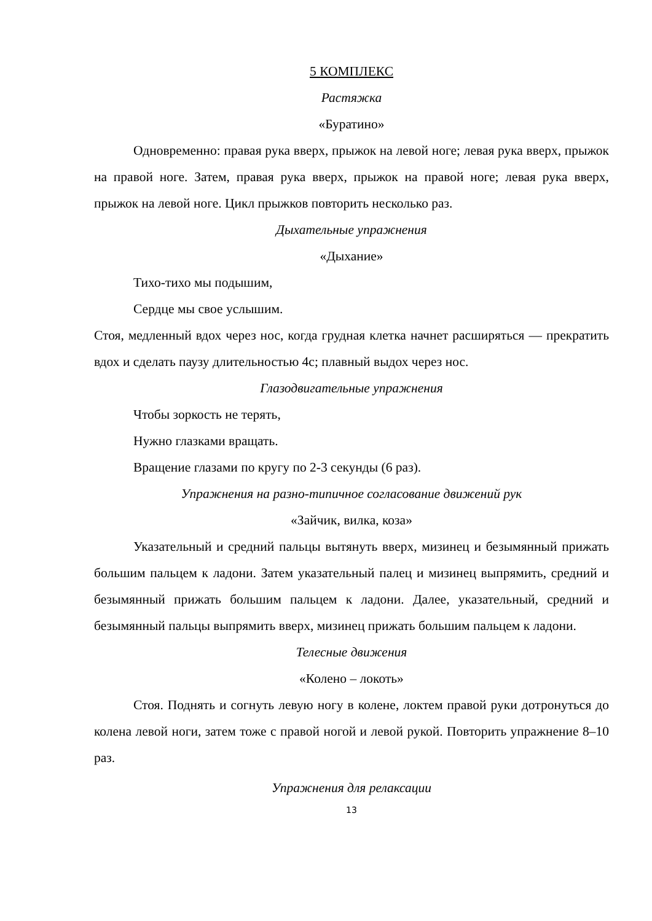5 КОМПЛЕКС
Растяжка
«Буратино»
Одновременно: правая рука вверх, прыжок на левой ноге; левая рука вверх, прыжок на правой ноге. Затем, правая рука вверх, прыжок на правой ноге; левая рука вверх, прыжок на левой ноге. Цикл прыжков повторить несколько раз.
Дыхательные упражнения
«Дыхание»
Тихо-тихо мы подышим,
Сердце мы свое услышим.
Стоя, медленный вдох через нос, когда грудная клетка начнет расширяться — прекратить вдох и сделать паузу длительностью 4с; плавный выдох через нос.
Глазодвигательные упражнения
Чтобы зоркость не терять,
Нужно глазками вращать.
Вращение глазами по кругу по 2-3 секунды (6 раз).
Упражнения на разно-типичное согласование движений рук
«Зайчик, вилка, коза»
Указательный и средний пальцы вытянуть вверх, мизинец и безымянный прижать большим пальцем к ладони. Затем указательный палец и мизинец выпрямить, средний и безымянный прижать большим пальцем к ладони. Далее, указательный, средний и безымянный пальцы выпрямить вверх, мизинец прижать большим пальцем к ладони.
Телесные движения
«Колено – локоть»
Стоя. Поднять и согнуть левую ногу в колене, локтем правой руки дотронуться до колена левой ноги, затем тоже с правой ногой и левой рукой. Повторить упражнение 8–10 раз.
Упражнения для релаксации
13